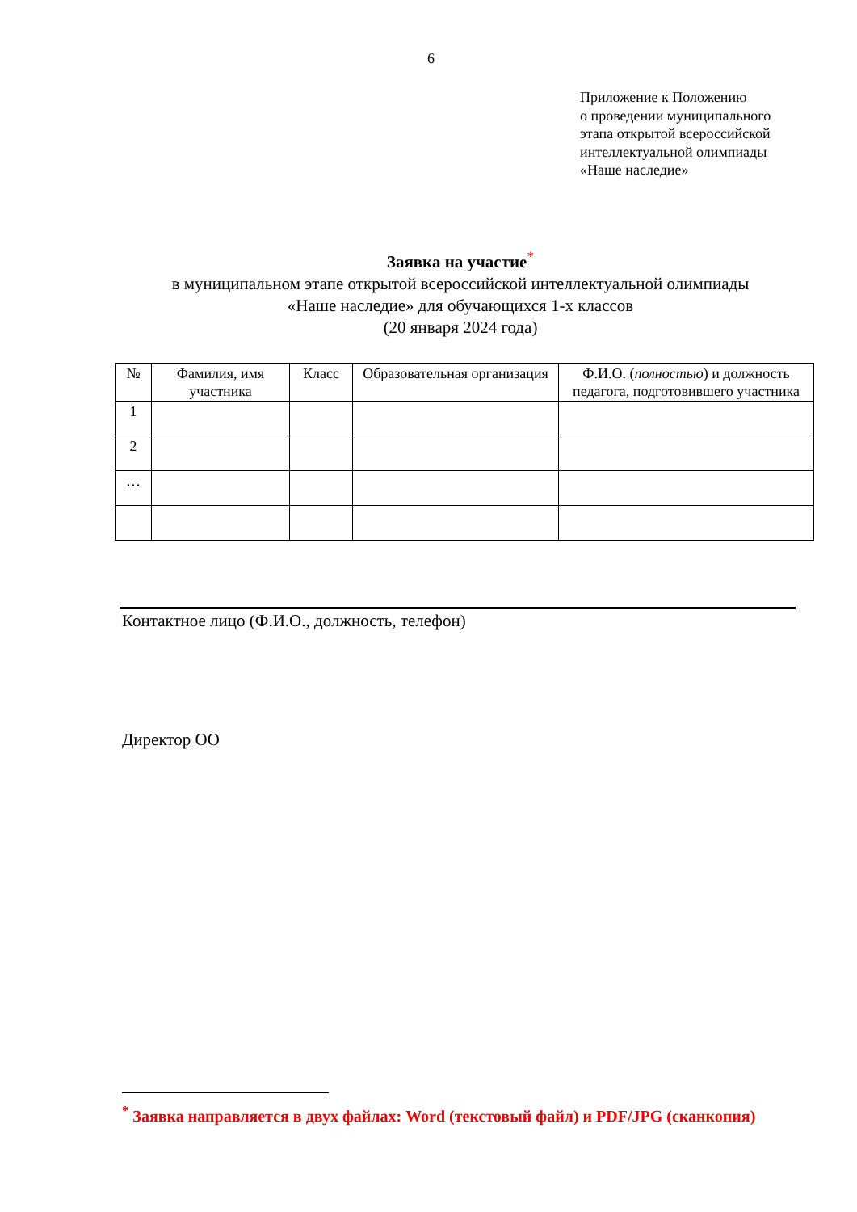6
Приложение к Положению
о проведении муниципального
этапа открытой всероссийской
интеллектуальной олимпиады
«Наше наследие»
Заявка на участие<sup>*</sup>
в муниципальном этапе открытой всероссийской интеллектуальной олимпиады
«Наше наследие» для обучающихся 1-х классов
(20 января 2024 года)
| № | Фамилия, имя участника | Класс | Образовательная организация | Ф.И.О. ( полностью ) и должность педагога, подготовившего участника |
| --- | --- | --- | --- | --- |
| 1 | | | | |
| 2 | | | | |
| … | | | | |
Контактное лицо (Ф.И.О., должность, телефон)
Директор ОО
<sup>*</sup> Заявка направляется в двух файлах: Word (текстовый файл) и PDF/JPG (сканкопия)